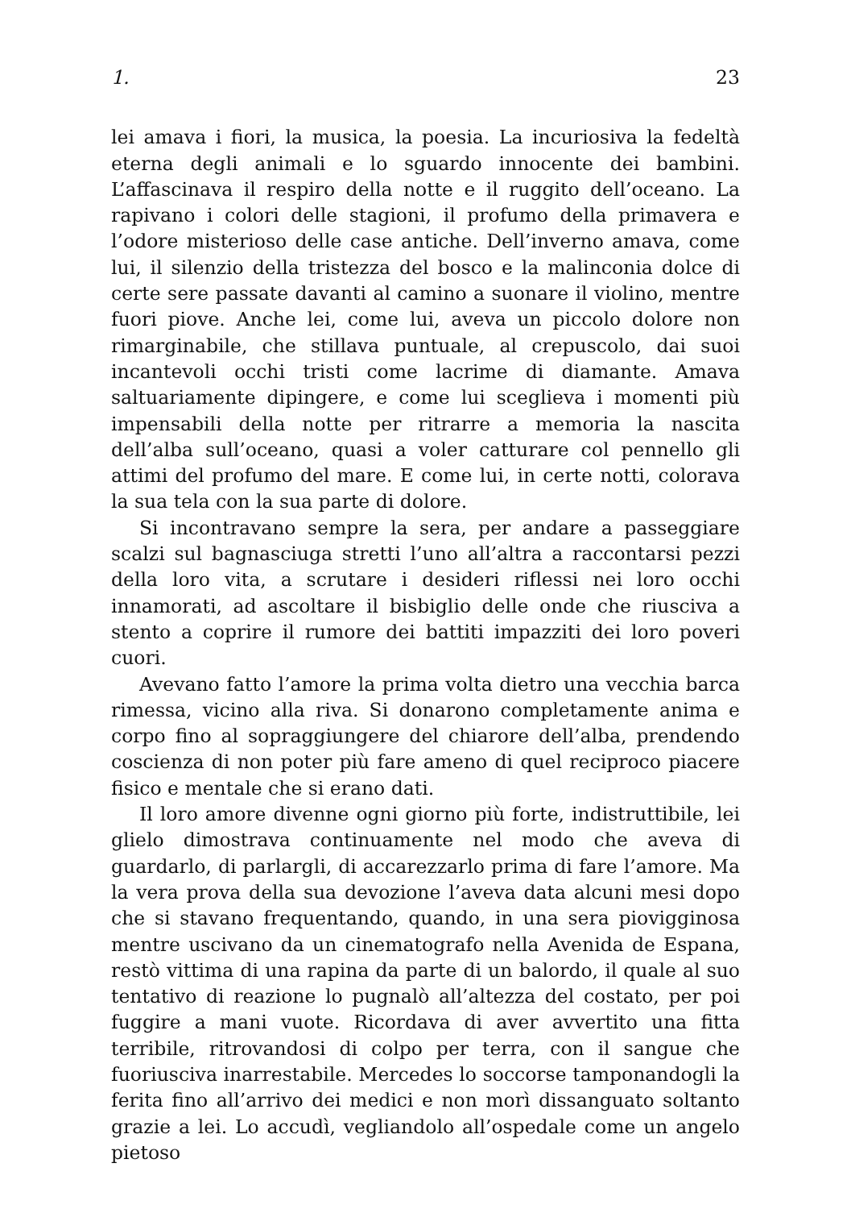1. 23
lei amava i fiori, la musica, la poesia. La incuriosiva la fedeltà eterna degli animali e lo sguardo innocente dei bambini. L’affascinava il respiro della notte e il ruggito dell’oceano. La rapivano i colori delle stagioni, il profumo della primavera e l’odore misterioso delle case antiche. Dell’inverno amava, come lui, il silenzio della tristezza del bosco e la malinconia dolce di certe sere passate davanti al camino a suonare il violino, mentre fuori piove. Anche lei, come lui, aveva un piccolo dolore non rimarginabile, che stillava puntuale, al crepuscolo, dai suoi incantevoli occhi tristi come lacrime di diamante. Amava saltuariamente dipingere, e come lui sceglieva i momenti più impensabili della notte per ritrarre a memoria la nascita dell’alba sull’oceano, quasi a voler catturare col pennello gli attimi del profumo del mare. E come lui, in certe notti, colorava la sua tela con la sua parte di dolore.
Si incontravano sempre la sera, per andare a passeggiare scalzi sul bagnasciuga stretti l’uno all’altra a raccontarsi pezzi della loro vita, a scrutare i desideri riflessi nei loro occhi innamorati, ad ascoltare il bisbiglio delle onde che riusciva a stento a coprire il rumore dei battiti impazziti dei loro poveri cuori.
Avevano fatto l’amore la prima volta dietro una vecchia barca rimessa, vicino alla riva. Si donarono completamente anima e corpo fino al sopraggiungere del chiarore dell’alba, prendendo coscienza di non poter più fare ameno di quel reciproco piacere fisico e mentale che si erano dati.
Il loro amore divenne ogni giorno più forte, indistruttibile, lei glielo dimostrava continuamente nel modo che aveva di guardarlo, di parlargli, di accarezzarlo prima di fare l’amore. Ma la vera prova della sua devozione l’aveva data alcuni mesi dopo che si stavano frequentando, quando, in una sera piovigginosa mentre uscivano da un cinematografo nella Avenida de Espana, restò vittima di una rapina da parte di un balordo, il quale al suo tentativo di reazione lo pugnalò all’altezza del costato, per poi fuggire a mani vuote. Ricordava di aver avvertito una fitta terribile, ritrovandosi di colpo per terra, con il sangue che fuoriusciva inarrestabile. Mercedes lo soccorse tamponandogli la ferita fino all’arrivo dei medici e non morì dissanguato soltanto grazie a lei. Lo accudì, vegliandolo all’ospedale come un angelo pietoso